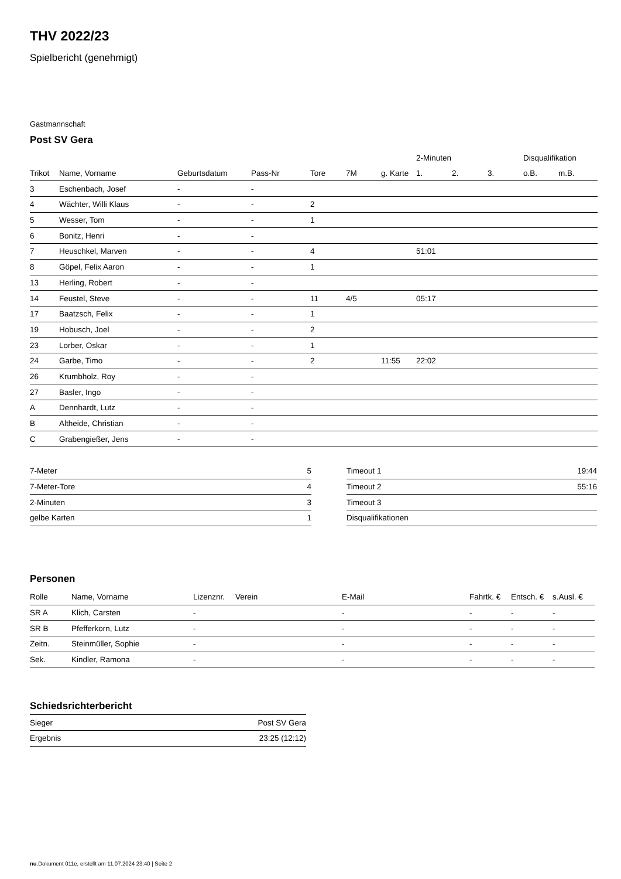THV 2022/23
Spielbericht (genehmigt)
Gastmannschaft
Post SV Gera
| | | | | | | | 2-Minuten | | | Disqualifikation | |
| --- | --- | --- | --- | --- | --- | --- | --- | --- | --- | --- | --- |
| Trikot | Name, Vorname | Geburtsdatum | Pass-Nr | Tore | 7M | g. Karte | 1. | 2. | 3. | o.B. | m.B. |
| 3 | Eschenbach, Josef | - | - | | | | | | | | |
| 4 | Wächter, Willi Klaus | - | - | 2 | | | | | | | |
| 5 | Wesser, Tom | - | - | 1 | | | | | | | |
| 6 | Bonitz, Henri | - | - | | | | | | | | |
| 7 | Heuschkel, Marven | - | - | 4 | | | 51:01 | | | | |
| 8 | Göpel, Felix Aaron | - | - | 1 | | | | | | | |
| 13 | Herling, Robert | - | - | | | | | | | | |
| 14 | Feustel, Steve | - | - | 11 | 4/5 | | 05:17 | | | | |
| 17 | Baatzsch, Felix | - | - | 1 | | | | | | | |
| 19 | Hobusch, Joel | - | - | 2 | | | | | | | |
| 23 | Lorber, Oskar | - | - | 1 | | | | | | | |
| 24 | Garbe, Timo | - | - | 2 | | 11:55 | 22:02 | | | | |
| 26 | Krumbholz, Roy | - | - | | | | | | | | |
| 27 | Basler, Ingo | - | - | | | | | | | | |
| A | Dennhardt, Lutz | - | - | | | | | | | | |
| B | Altheide, Christian | - | - | | | | | | | | |
| C | Grabengießer, Jens | - | - | | | | | | | | |
| 7-Meter | 5 |
| 7-Meter-Tore | 4 |
| 2-Minuten | 3 |
| gelbe Karten | 1 |
| Timeout 1 | 19:44 |
| Timeout 2 | 55:16 |
| Timeout 3 | |
| Disqualifikationen | |
Personen
| Rolle | Name, Vorname | Lizenznr. | Verein | E-Mail | Fahrtk. € | Entsch. € | s.Ausl. € |
| --- | --- | --- | --- | --- | --- | --- | --- |
| SR A | Klich, Carsten | - | | - | - | - | - |
| SR B | Pfefferkorn, Lutz | - | | - | - | - | - |
| Zeitn. | Steinmüller, Sophie | - | | - | - | - | - |
| Sek. | Kindler, Ramona | - | | - | - | - | - |
Schiedsrichterbericht
| Sieger | Post SV Gera |
| Ergebnis | 23:25 (12:12) |
nu.Dokument 011e, erstellt am 11.07.2024 23:40 | Seite 2